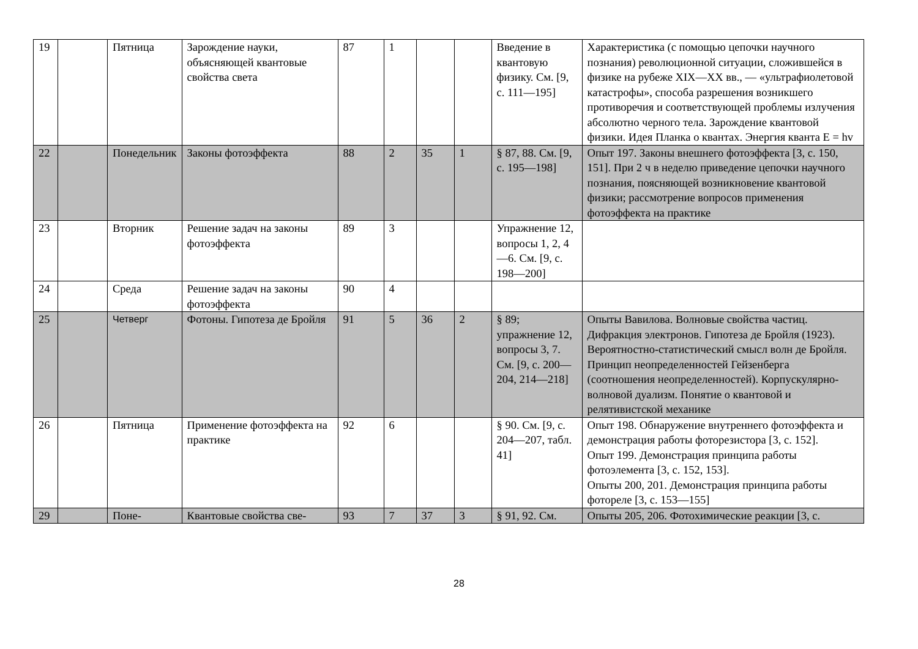| 19 | | Пятница | Зарождение науки, объясняющей квантовые свойства света | 87 | 1 | | | Введение в квантовую физику. См. [9, с. 111—195] | Характеристика (с помощью цепочки научного познания) революционной ситуации, сложившейся в физике на рубеже XIX—XX вв., — «ультрафиолетовой катастрофы», способа разрешения возникшего противоречия и соответствующей проблемы излучения абсолютно черного тела. Зарождение квантовой физики. Идея Планка о квантах. Энергия кванта E = hv |
| 22 | | Понедельник | Законы фотоэффекта | 88 | 2 | 35 | 1 | § 87, 88. См. [9, с. 195—198] | Опыт 197. Законы внешнего фотоэффекта [3, с. 150, 151]. При 2 ч в неделю приведение цепочки научного познания, поясняющей возникновение квантовой физики; рассмотрение вопросов применения фотоэффекта на практике |
| 23 | | Вторник | Решение задач на законы фотоэффекта | 89 | 3 | | | Упражнение 12, вопросы 1, 2, 4—6. См. [9, с. 198—200] | |
| 24 | | Среда | Решение задач на законы фотоэффекта | 90 | 4 | | | | |
| 25 | | Четверг | Фотоны. Гипотеза де Бройля | 91 | 5 | 36 | 2 | § 89; упражнение 12, вопросы 3, 7. См. [9, с. 200—204, 214—218] | Опыты Вавилова. Волновые свойства частиц. Дифракция электронов. Гипотеза де Бройля (1923). Вероятностно-статистический смысл волн де Бройля. Принцип неопределенностей Гейзенберга (соотношения неопределенностей). Корпускулярно-волновой дуализм. Понятие о квантовой и релятивистской механике |
| 26 | | Пятница | Применение фотоэффекта на практике | 92 | 6 | | | § 90. См. [9, с. 204—207, табл. 41] | Опыт 198. Обнаружение внутреннего фотоэффекта и демонстрация работы фоторезистора [3, с. 152]. Опыт 199. Демонстрация принципа работы фотоэлемента [3, с. 152, 153]. Опыты 200, 201. Демонстрация принципа работы фотореле [3, с. 153—155] |
| 29 | | Поне- | Квантовые свойства све- | 93 | 7 | 37 | 3 | § 91, 92. См. | Опыты 205, 206. Фотохимические реакции [3, с. |
28